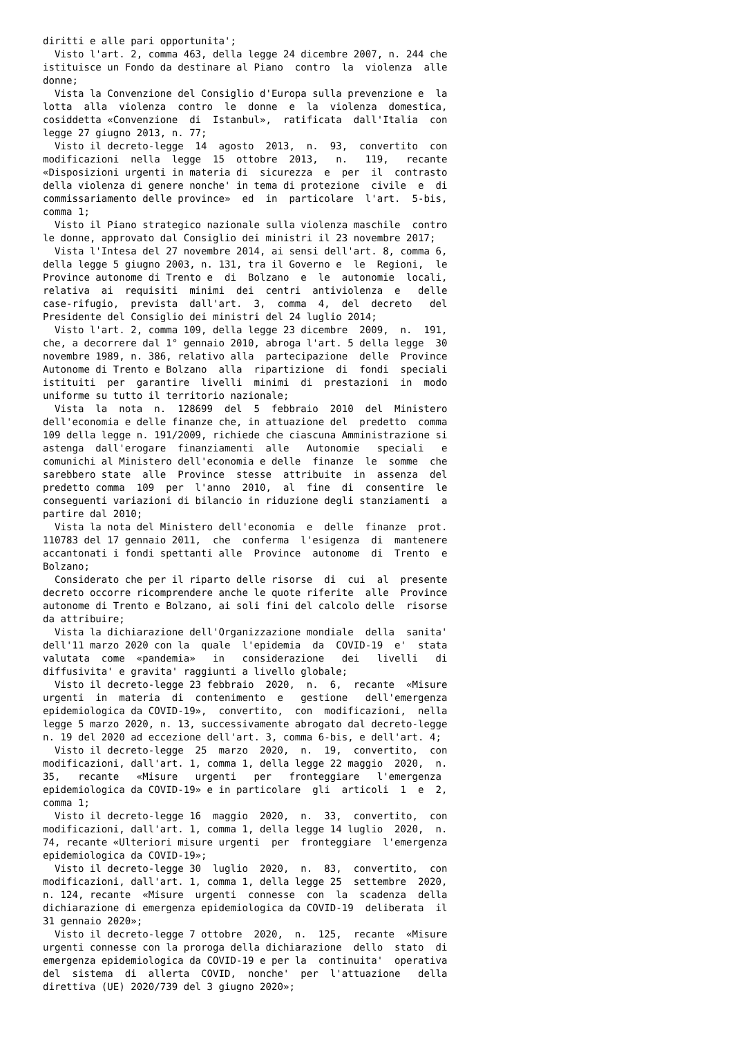diritti e alle pari opportunita';
  Visto l'art. 2, comma 463, della legge 24 dicembre 2007, n. 244 che
istituisce un Fondo da destinare al Piano  contro  la  violenza  alle
donne;
  Vista la Convenzione del Consiglio d'Europa sulla prevenzione e  la
lotta  alla  violenza  contro  le  donne  e  la  violenza  domestica,
cosiddetta «Convenzione  di  Istanbul»,  ratificata  dall'Italia  con
legge 27 giugno 2013, n. 77;
  Visto il decreto-legge  14  agosto  2013,  n.  93,  convertito  con
modificazioni  nella  legge  15  ottobre  2013,   n.   119,   recante
«Disposizioni urgenti in materia di  sicurezza  e  per  il  contrasto
della violenza di genere nonche' in tema di protezione  civile  e  di
commissariamento delle province»  ed  in  particolare  l'art.  5-bis,
comma 1;
  Visto il Piano strategico nazionale sulla violenza maschile  contro
le donne, approvato dal Consiglio dei ministri il 23 novembre 2017;
  Vista l'Intesa del 27 novembre 2014, ai sensi dell'art. 8, comma 6,
della legge 5 giugno 2003, n. 131, tra il Governo e  le  Regioni,  le
Province autonome di Trento e  di  Bolzano  e  le  autonomie  locali,
relativa  ai  requisiti  minimi  dei  centri  antiviolenza  e   delle
case-rifugio,  prevista  dall'art.  3,  comma  4,  del  decreto   del
Presidente del Consiglio dei ministri del 24 luglio 2014;
  Visto l'art. 2, comma 109, della legge 23 dicembre  2009,  n.  191,
che, a decorrere dal 1° gennaio 2010, abroga l'art. 5 della legge  30
novembre 1989, n. 386, relativo alla  partecipazione  delle  Province
Autonome di Trento e Bolzano  alla  ripartizione  di  fondi  speciali
istituiti  per  garantire  livelli  minimi  di  prestazioni  in  modo
uniforme su tutto il territorio nazionale;
  Vista  la  nota  n.  128699  del  5  febbraio  2010  del  Ministero
dell'economia e delle finanze che, in attuazione del  predetto  comma
109 della legge n. 191/2009, richiede che ciascuna Amministrazione si
astenga  dall'erogare  finanziamenti  alle   Autonomie   speciali   e
comunichi al Ministero dell'economia e delle  finanze  le  somme  che
sarebbero state  alle  Province  stesse  attribuite  in  assenza  del
predetto comma  109  per  l'anno  2010,  al  fine  di  consentire  le
conseguenti variazioni di bilancio in riduzione degli stanziamenti  a
partire dal 2010;
  Vista la nota del Ministero dell'economia  e  delle  finanze  prot.
110783 del 17 gennaio 2011,  che  conferma  l'esigenza  di  mantenere
accantonati i fondi spettanti alle  Province  autonome  di  Trento  e
Bolzano;
  Considerato che per il riparto delle risorse  di  cui  al  presente
decreto occorre ricomprendere anche le quote riferite  alle  Province
autonome di Trento e Bolzano, ai soli fini del calcolo delle  risorse
da attribuire;
  Vista la dichiarazione dell'Organizzazione mondiale  della  sanita'
dell'11 marzo 2020 con la  quale  l'epidemia  da  COVID-19  e'  stata
valutata  come  «pandemia»   in   considerazione   dei   livelli   di
diffusivita' e gravita' raggiunti a livello globale;
  Visto il decreto-legge 23 febbraio  2020,  n.  6,  recante  «Misure
urgenti  in  materia  di  contenimento  e   gestione   dell'emergenza
epidemiologica da COVID-19»,  convertito,  con  modificazioni,  nella
legge 5 marzo 2020, n. 13, successivamente abrogato dal decreto-legge
n. 19 del 2020 ad eccezione dell'art. 3, comma 6-bis, e dell'art. 4;
  Visto il decreto-legge  25  marzo  2020,  n.  19,  convertito,  con
modificazioni, dall'art. 1, comma 1, della legge 22 maggio  2020,  n.
35,   recante   «Misure   urgenti   per   fronteggiare   l'emergenza
epidemiologica da COVID-19» e in particolare  gli  articoli  1  e  2,
comma 1;
  Visto il decreto-legge 16  maggio  2020,  n.  33,  convertito,  con
modificazioni, dall'art. 1, comma 1, della legge 14 luglio  2020,  n.
74, recante «Ulteriori misure urgenti  per  fronteggiare  l'emergenza
epidemiologica da COVID-19»;
  Visto il decreto-legge 30  luglio  2020,  n.  83,  convertito,  con
modificazioni, dall'art. 1, comma 1, della legge 25  settembre  2020,
n. 124, recante  «Misure  urgenti  connesse  con  la  scadenza  della
dichiarazione di emergenza epidemiologica da COVID-19  deliberata  il
31 gennaio 2020»;
  Visto il decreto-legge 7 ottobre  2020,  n.  125,  recante  «Misure
urgenti connesse con la proroga della dichiarazione  dello  stato  di
emergenza epidemiologica da COVID-19 e per la  continuita'  operativa
del  sistema  di  allerta  COVID,  nonche'  per  l'attuazione   della
direttiva (UE) 2020/739 del 3 giugno 2020»;